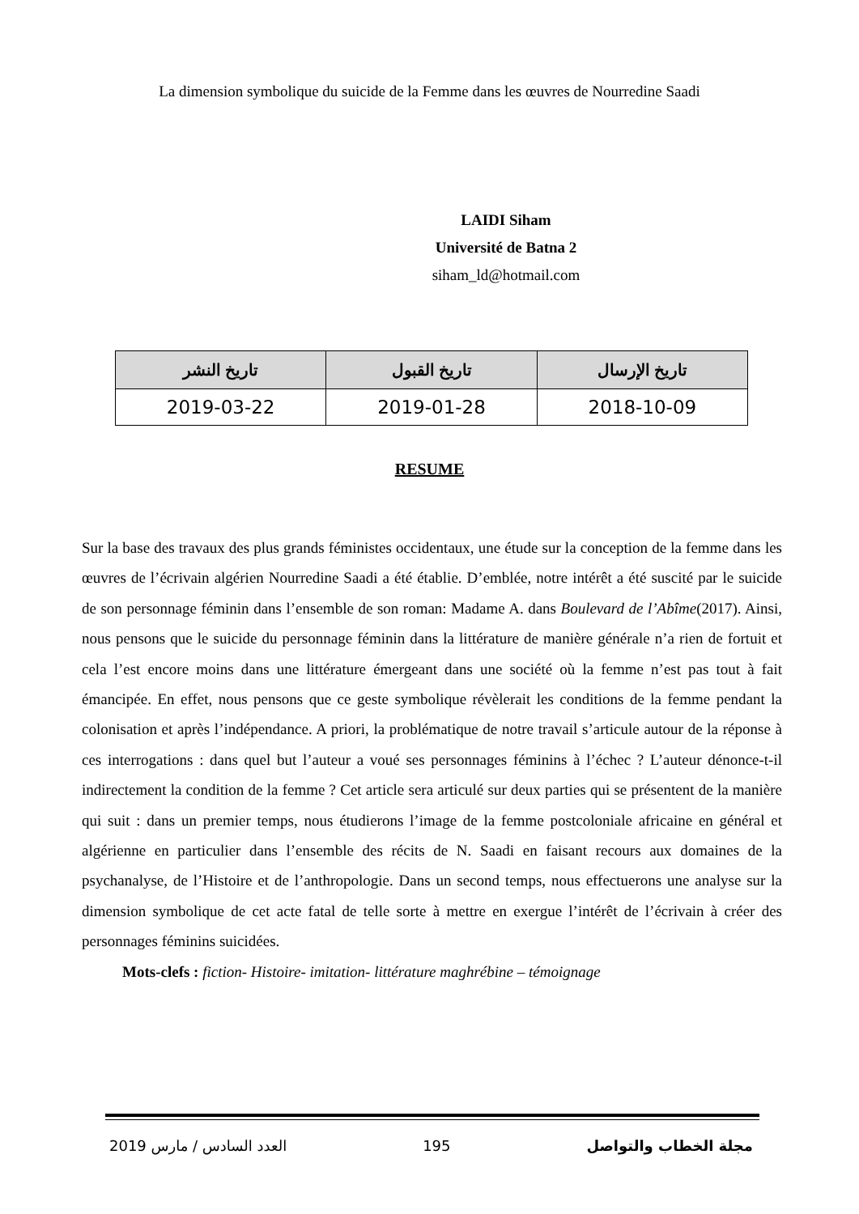La dimension symbolique du suicide de la Femme dans les œuvres de Nourredine Saadi
LAIDI Siham
Université de Batna 2
siham_ld@hotmail.com
| تاريخ الإرسال | تاريخ القبول | تاريخ النشر |
| --- | --- | --- |
| 2018-10-09 | 2019-01-28 | 2019-03-22 |
RESUME
Sur la base des travaux des plus grands féministes occidentaux, une étude sur la conception de la femme dans les œuvres de l’écrivain algérien Nourredine Saadi a été établie. D’emblée, notre intérêt a été suscité par le suicide de son personnage féminin dans l’ensemble de son roman: Madame A. dans Boulevard de l’Abîme(2017). Ainsi, nous pensons que le suicide du personnage féminin dans la littérature de manière générale n’a rien de fortuit et cela l’est encore moins dans une littérature émergeant dans une société où la femme n’est pas tout à fait émancipée. En effet, nous pensons que ce geste symbolique révèlerait les conditions de la femme pendant la colonisation et après l’indépendance. A priori, la problématique de notre travail s’articule autour de la réponse à ces interrogations : dans quel but l’auteur a voué ses personnages féminins à l’échec ? L’auteur dénonce-t-il indirectement la condition de la femme ? Cet article sera articulé sur deux parties qui se présentent de la manière qui suit : dans un premier temps, nous étudierons l’image de la femme postcoloniale africaine en général et algérienne en particulier dans l’ensemble des récits de N. Saadi en faisant recours aux domaines de la psychanalyse, de l’Histoire et de l’anthropologie. Dans un second temps, nous effectuerons une analyse sur la dimension symbolique de cet acte fatal de telle sorte à mettre en exergue l’intérêt de l’écrivain à créer des personnages féminins suicidées.
Mots-clefs : fiction- Histoire- imitation- littérature maghrébine – témoignage
العدد السادس / مارس 2019 195 مجلة الخطاب والتواصل